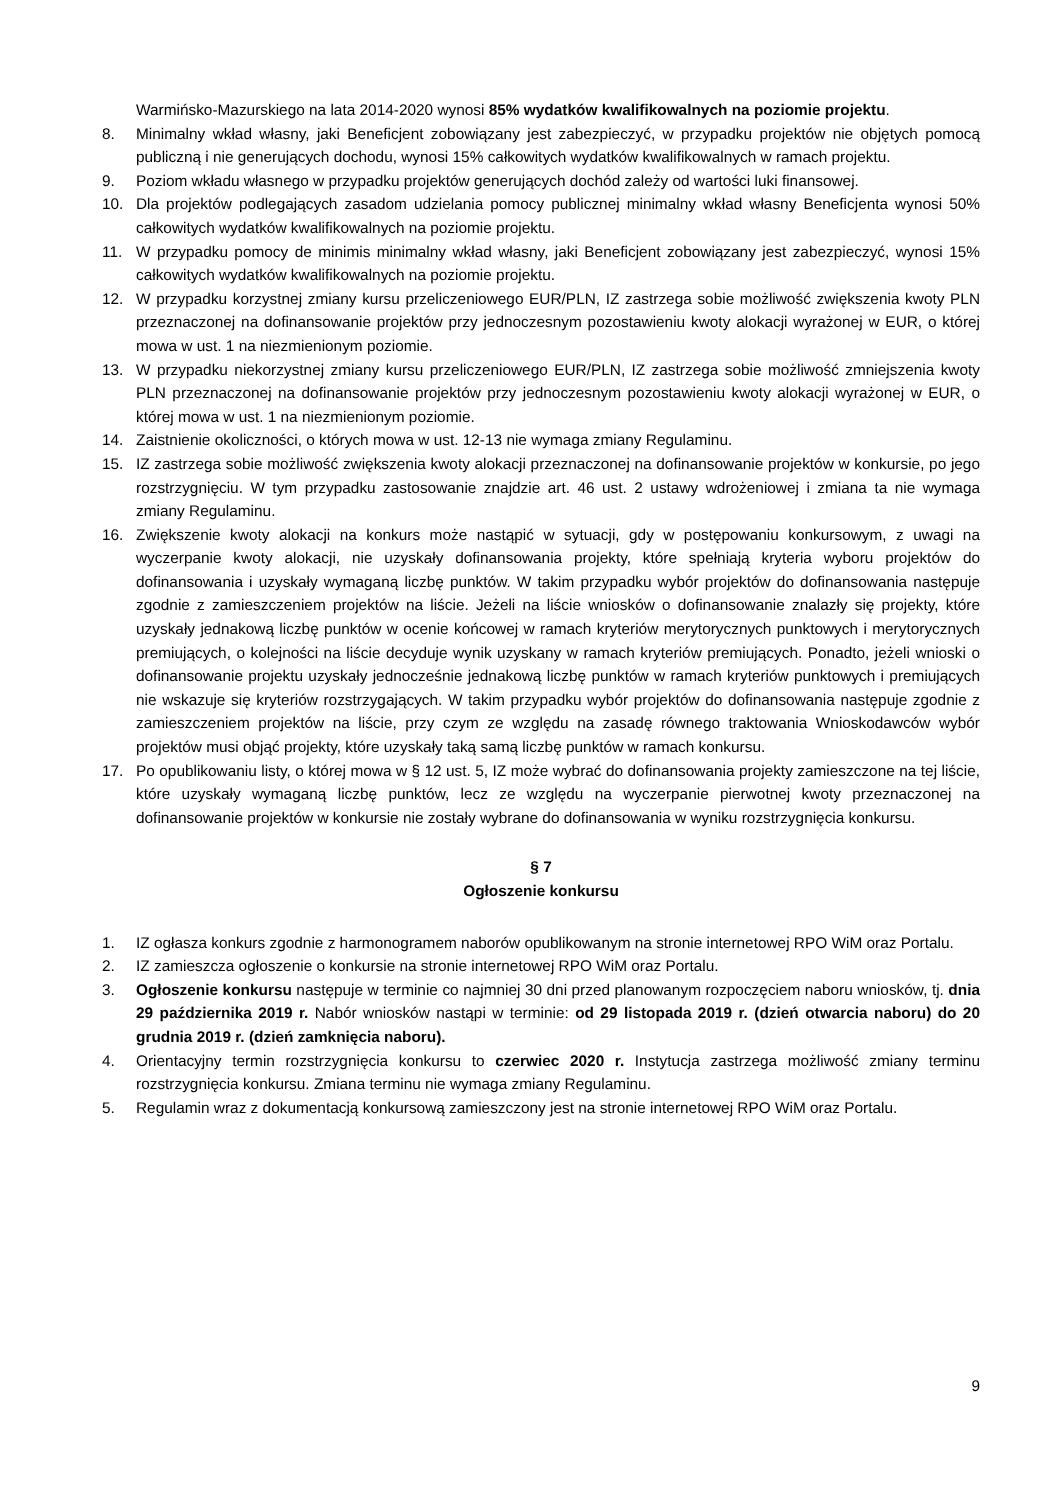Warmińsko-Mazurskiego na lata 2014-2020 wynosi 85% wydatków kwalifikowalnych na poziomie projektu.
8. Minimalny wkład własny, jaki Beneficjent zobowiązany jest zabezpieczyć, w przypadku projektów nie objętych pomocą publiczną i nie generujących dochodu, wynosi 15% całkowitych wydatków kwalifikowalnych w ramach projektu.
9. Poziom wkładu własnego w przypadku projektów generujących dochód zależy od wartości luki finansowej.
10. Dla projektów podlegających zasadom udzielania pomocy publicznej minimalny wkład własny Beneficjenta wynosi 50% całkowitych wydatków kwalifikowalnych na poziomie projektu.
11. W przypadku pomocy de minimis minimalny wkład własny, jaki Beneficjent zobowiązany jest zabezpieczyć, wynosi 15% całkowitych wydatków kwalifikowalnych na poziomie projektu.
12. W przypadku korzystnej zmiany kursu przeliczeniowego EUR/PLN, IZ zastrzega sobie możliwość zwiększenia kwoty PLN przeznaczonej na dofinansowanie projektów przy jednoczesnym pozostawieniu kwoty alokacji wyrażonej w EUR, o której mowa w ust. 1 na niezmienionym poziomie.
13. W przypadku niekorzystnej zmiany kursu przeliczeniowego EUR/PLN, IZ zastrzega sobie możliwość zmniejszenia kwoty PLN przeznaczonej na dofinansowanie projektów przy jednoczesnym pozostawieniu kwoty alokacji wyrażonej w EUR, o której mowa w ust. 1 na niezmienionym poziomie.
14. Zaistnienie okoliczności, o których mowa w ust. 12-13 nie wymaga zmiany Regulaminu.
15. IZ zastrzega sobie możliwość zwiększenia kwoty alokacji przeznaczonej na dofinansowanie projektów w konkursie, po jego rozstrzygnięciu. W tym przypadku zastosowanie znajdzie art. 46 ust. 2 ustawy wdrożeniowej i zmiana ta nie wymaga zmiany Regulaminu.
16. Zwiększenie kwoty alokacji na konkurs może nastąpić w sytuacji, gdy w postępowaniu konkursowym, z uwagi na wyczerpanie kwoty alokacji, nie uzyskały dofinansowania projekty, które spełniają kryteria wyboru projektów do dofinansowania i uzyskały wymaganą liczbę punktów. W takim przypadku wybór projektów do dofinansowania następuje zgodnie z zamieszczeniem projektów na liście. Jeżeli na liście wniosków o dofinansowanie znalazły się projekty, które uzyskały jednakową liczbę punktów w ocenie końcowej w ramach kryteriów merytorycznych punktowych i merytorycznych premiujących, o kolejności na liście decyduje wynik uzyskany w ramach kryteriów premiujących. Ponadto, jeżeli wnioski o dofinansowanie projektu uzyskały jednocześnie jednakową liczbę punktów w ramach kryteriów punktowych i premiujących nie wskazuje się kryteriów rozstrzygających. W takim przypadku wybór projektów do dofinansowania następuje zgodnie z zamieszczeniem projektów na liście, przy czym ze względu na zasadę równego traktowania Wnioskodawców wybór projektów musi objąć projekty, które uzyskały taką samą liczbę punktów w ramach konkursu.
17. Po opublikowaniu listy, o której mowa w § 12 ust. 5, IZ może wybrać do dofinansowania projekty zamieszczone na tej liście, które uzyskały wymaganą liczbę punktów, lecz ze względu na wyczerpanie pierwotnej kwoty przeznaczonej na dofinansowanie projektów w konkursie nie zostały wybrane do dofinansowania w wyniku rozstrzygnięcia konkursu.
§ 7
Ogłoszenie konkursu
1. IZ ogłasza konkurs zgodnie z harmonogramem naborów opublikowanym na stronie internetowej RPO WiM oraz Portalu.
2. IZ zamieszcza ogłoszenie o konkursie na stronie internetowej RPO WiM oraz Portalu.
3. Ogłoszenie konkursu następuje w terminie co najmniej 30 dni przed planowanym rozpoczęciem naboru wniosków, tj. dnia 29 października 2019 r. Nabór wniosków nastąpi w terminie: od 29 listopada 2019 r. (dzień otwarcia naboru) do 20 grudnia 2019 r. (dzień zamknięcia naboru).
4. Orientacyjny termin rozstrzygnięcia konkursu to czerwiec 2020 r. Instytucja zastrzega możliwość zmiany terminu rozstrzygnięcia konkursu. Zmiana terminu nie wymaga zmiany Regulaminu.
5. Regulamin wraz z dokumentacją konkursową zamieszczony jest na stronie internetowej RPO WiM oraz Portalu.
9